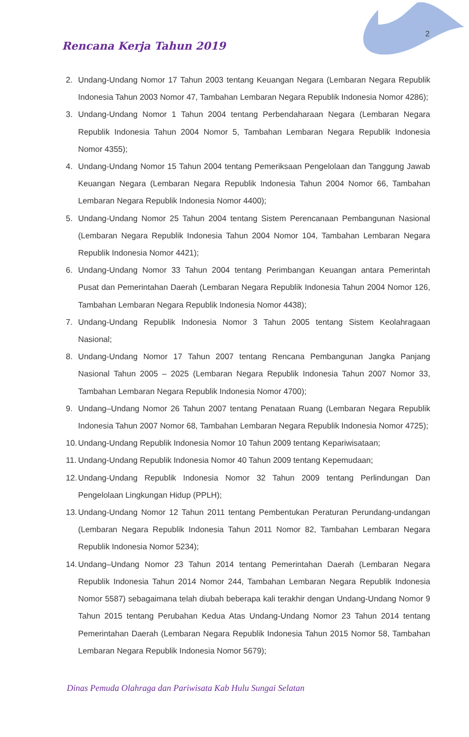2
Rencana Kerja Tahun 2019
2. Undang-Undang Nomor 17 Tahun 2003 tentang Keuangan Negara (Lembaran Negara Republik Indonesia Tahun 2003 Nomor 47, Tambahan Lembaran Negara Republik Indonesia Nomor 4286);
3. Undang-Undang Nomor 1 Tahun 2004 tentang Perbendaharaan Negara (Lembaran Negara Republik Indonesia Tahun 2004 Nomor 5, Tambahan Lembaran Negara Republik Indonesia Nomor 4355);
4. Undang-Undang Nomor 15 Tahun 2004 tentang Pemeriksaan Pengelolaan dan Tanggung Jawab Keuangan Negara (Lembaran Negara Republik Indonesia Tahun 2004 Nomor 66, Tambahan Lembaran Negara Republik Indonesia Nomor 4400);
5. Undang-Undang Nomor 25 Tahun 2004 tentang Sistem Perencanaan Pembangunan Nasional (Lembaran Negara Republik Indonesia Tahun 2004 Nomor 104, Tambahan Lembaran Negara Republik Indonesia Nomor 4421);
6. Undang-Undang Nomor 33 Tahun 2004 tentang Perimbangan Keuangan antara Pemerintah Pusat dan Pemerintahan Daerah (Lembaran Negara Republik Indonesia Tahun 2004 Nomor 126, Tambahan Lembaran Negara Republik Indonesia Nomor 4438);
7. Undang-Undang Republik Indonesia Nomor 3 Tahun 2005 tentang Sistem Keolahragaan Nasional;
8. Undang-Undang Nomor 17 Tahun 2007 tentang Rencana Pembangunan Jangka Panjang Nasional Tahun 2005 – 2025 (Lembaran Negara Republik Indonesia Tahun 2007 Nomor 33, Tambahan Lembaran Negara Republik Indonesia Nomor 4700);
9. Undang–Undang Nomor 26 Tahun 2007 tentang Penataan Ruang (Lembaran Negara Republik Indonesia Tahun 2007 Nomor 68, Tambahan Lembaran Negara Republik Indonesia Nomor 4725);
10. Undang-Undang Republik Indonesia Nomor 10 Tahun 2009 tentang Kepariwisataan;
11. Undang-Undang Republik Indonesia Nomor 40 Tahun 2009 tentang Kepemudaan;
12. Undang-Undang Republik Indonesia Nomor 32 Tahun 2009 tentang Perlindungan Dan Pengelolaan Lingkungan Hidup (PPLH);
13. Undang-Undang Nomor 12 Tahun 2011 tentang Pembentukan Peraturan Perundang-undangan (Lembaran Negara Republik Indonesia Tahun 2011 Nomor 82, Tambahan Lembaran Negara Republik Indonesia Nomor 5234);
14. Undang–Undang Nomor 23 Tahun 2014 tentang Pemerintahan Daerah (Lembaran Negara Republik Indonesia Tahun 2014 Nomor 244, Tambahan Lembaran Negara Republik Indonesia Nomor 5587) sebagaimana telah diubah beberapa kali terakhir dengan Undang-Undang Nomor 9 Tahun 2015 tentang Perubahan Kedua Atas Undang-Undang Nomor 23 Tahun 2014 tentang Pemerintahan Daerah (Lembaran Negara Republik Indonesia Tahun 2015 Nomor 58, Tambahan Lembaran Negara Republik Indonesia Nomor 5679);
Dinas Pemuda Olahraga dan Pariwisata Kab Hulu Sungai Selatan